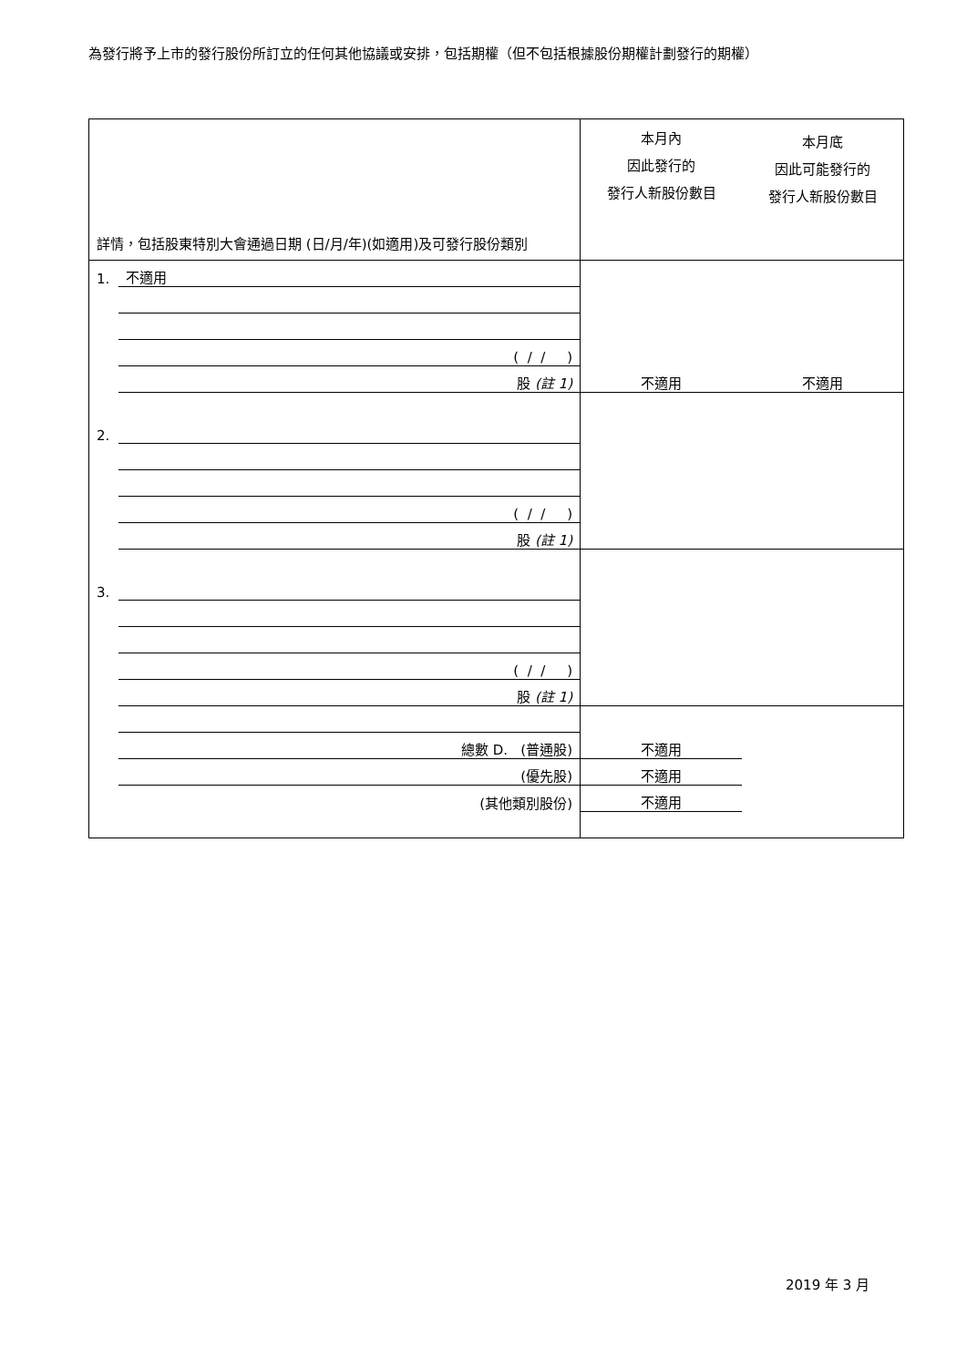為發行將予上市的發行股份所訂立的任何其他協議或安排，包括期權（但不包括根據股份期權計劃發行的期權）
| 詳情，包括股東特別大會通過日期 (日/月/年)(如適用)及可發行股份類別 | | 本月內 因此發行的 發行人新股份數目 | 本月底 因此可能發行的 發行人新股份數目 |
| 1. | 不適用 | | |
| | ( / / ) | | |
| | 股 (註 1) | 不適用 | 不適用 |
| 2. | | | |
| | ( / / ) | | |
| | 股 (註 1) | | |
| 3. | | | |
| | ( / / ) | | |
| | 股 (註 1) | | |
| | 總數 D. (普通股) | 不適用 | |
| | (優先股) | 不適用 | |
| | (其他類別股份) | 不適用 | |
2019 年 3 月